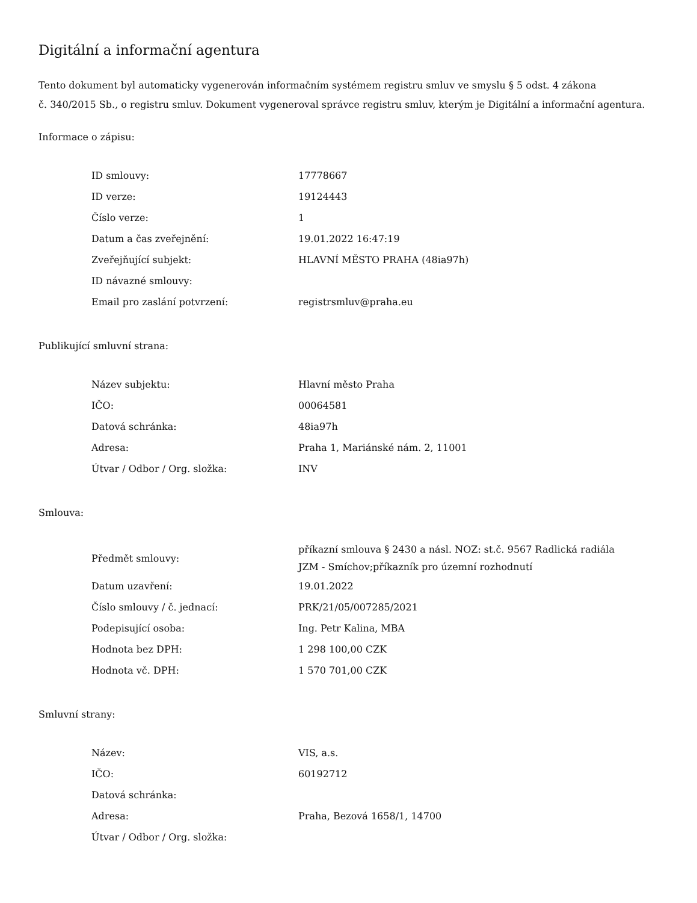Digitální a informační agentura
Tento dokument byl automaticky vygenerován informačním systémem registru smluv ve smyslu § 5 odst. 4 zákona
č. 340/2015 Sb., o registru smluv. Dokument vygeneroval správce registru smluv, kterým je Digitální a informační agentura.
Informace o zápisu:
| ID smlouvy: | 17778667 |
| ID verze: | 19124443 |
| Číslo verze: | 1 |
| Datum a čas zveřejnění: | 19.01.2022 16:47:19 |
| Zveřejňující subjekt: | HLAVNÍ MĚSTO PRAHA (48ia97h) |
| ID návazné smlouvy: | |
| Email pro zaslání potvrzení: | registrsmluv@praha.eu |
Publikující smluvní strana:
| Název subjektu: | Hlavní město Praha |
| IČO: | 00064581 |
| Datová schránka: | 48ia97h |
| Adresa: | Praha 1, Mariánské nám. 2, 11001 |
| Útvar / Odbor / Org. složka: | INV |
Smlouva:
| Předmět smlouvy: | příkazní smlouva § 2430 a násl. NOZ: st.č. 9567 Radlická radiála JZM - Smíchov;příkazník pro územní rozhodnutí |
| Datum uzavření: | 19.01.2022 |
| Číslo smlouvy / č. jednací: | PRK/21/05/007285/2021 |
| Podepisující osoba: | Ing. Petr Kalina, MBA |
| Hodnota bez DPH: | 1 298 100,00 CZK |
| Hodnota vč. DPH: | 1 570 701,00 CZK |
Smluvní strany:
| Název: | VIS, a.s. |
| IČO: | 60192712 |
| Datová schránka: | |
| Adresa: | Praha, Bezová 1658/1, 14700 |
| Útvar / Odbor / Org. složka: | |